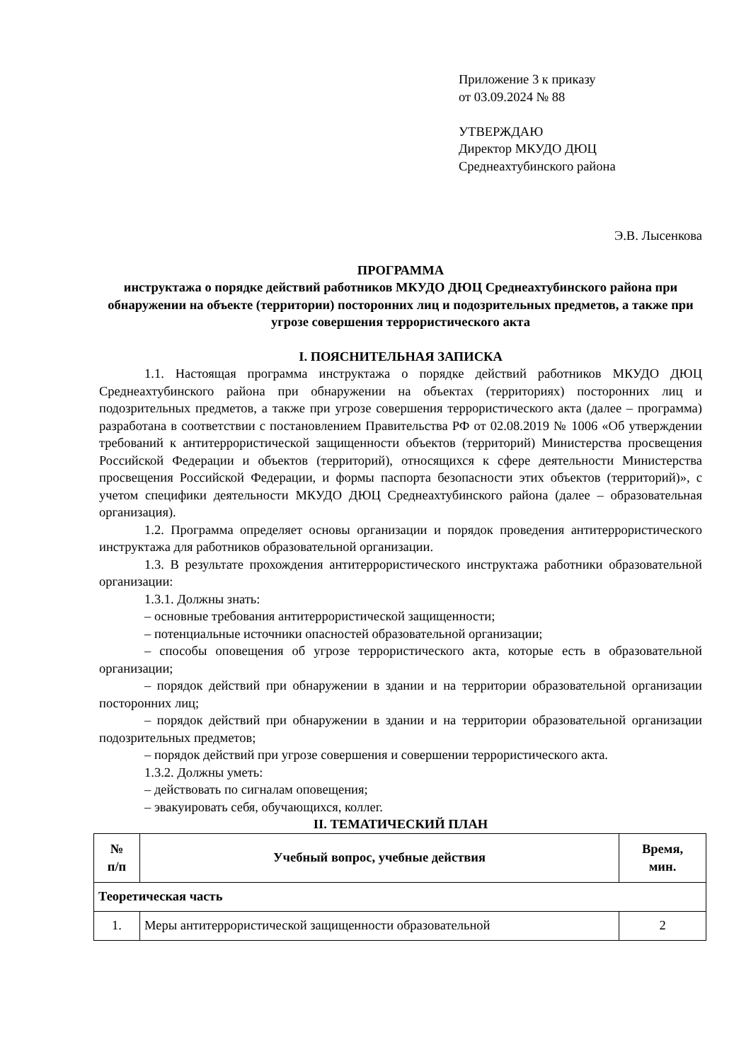Приложение 3 к приказу
от 03.09.2024 № 88
УТВЕРЖДАЮ
Директор МКУДО ДЮЦ
Среднеахтубинского района
Э.В. Лысенкова
ПРОГРАММА
инструктажа о порядке действий работников МКУДО ДЮЦ Среднеахтубинского района при обнаружении на объекте (территории) посторонних лиц и подозрительных предметов, а также при угрозе совершения террористического акта
I. ПОЯСНИТЕЛЬНАЯ ЗАПИСКА
1.1. Настоящая программа инструктажа о порядке действий работников МКУДО ДЮЦ Среднеахтубинского района при обнаружении на объектах (территориях) посторонних лиц и подозрительных предметов, а также при угрозе совершения террористического акта (далее – программа) разработана в соответствии с постановлением Правительства РФ от 02.08.2019 № 1006 «Об утверждении требований к антитеррористической защищенности объектов (территорий) Министерства просвещения Российской Федерации и объектов (территорий), относящихся к сфере деятельности Министерства просвещения Российской Федерации, и формы паспорта безопасности этих объектов (территорий)», с учетом специфики деятельности МКУДО ДЮЦ Среднеахтубинского района (далее – образовательная организация).
1.2. Программа определяет основы организации и порядок проведения антитеррористического инструктажа для работников образовательной организации.
1.3. В результате прохождения антитеррористического инструктажа работники образовательной организации:
1.3.1. Должны знать:
– основные требования антитеррористической защищенности;
– потенциальные источники опасностей образовательной организации;
– способы оповещения об угрозе террористического акта, которые есть в образовательной организации;
– порядок действий при обнаружении в здании и на территории образовательной организации посторонних лиц;
– порядок действий при обнаружении в здании и на территории образовательной организации подозрительных предметов;
– порядок действий при угрозе совершения и совершении террористического акта.
1.3.2. Должны уметь:
– действовать по сигналам оповещения;
– эвакуировать себя, обучающихся, коллег.
II. ТЕМАТИЧЕСКИЙ ПЛАН
| № п/п | Учебный вопрос, учебные действия | Время, мин. |
| --- | --- | --- |
| Теоретическая часть | | |
| 1. | Меры антитеррористической защищенности образовательной | 2 |